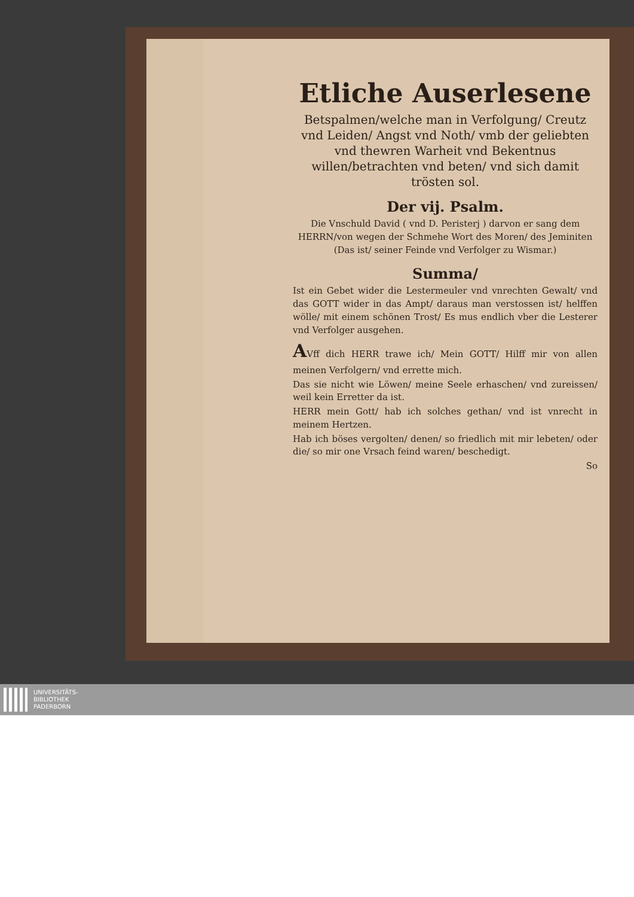Etliche Auserlesene
Betspalmen/welche man in Verfolgung/ Creutz vnd Leiden/ Angst vnd Noth/ vmb der geliebten vnd thewren Warheit vnd Bekentnus willen/betrachten vnd beten/ vnd sich damit trösten sol.
Der vij. Psalm.
Die Vnschuld David ( vnd D. Peristerj ) darvon er sang dem HERRN/von wegen der Schmehe Wort des Moren/ des Jeminiten (Das ist/ seiner Feinde vnd Verfolger zu Wismar.)
Summa/
Ist ein Gebet wider die Lestermeuler vnd vnrechten Gewalt/ vnd das GOTT wider in das Ampt/ daraus man verstossen ist/ helffen wölle/ mit einem schönen Trost/ Es mus endlich vber die Lesterer vnd Verfolger ausgehen.
AVff dich HERR trawe ich/ Mein GOTT/ Hilff mir von allen meinen Verfolgern/ vnd errette mich.
Das sie nicht wie Löwen/ meine Seele erhaschen/ vnd zureissen/ weil kein Erretter da ist.
HERR mein Gott/ hab ich solches gethan/ vnd ist vnrecht in meinem Hertzen.
Hab ich böses vergolten/ denen/ so friedlich mit mir lebeten/ oder die/ so mir one Vrsach feind waren/ beschedigt.
So
UNIVERSITÄTS-
BIBLIOTHEK
PADERBORN